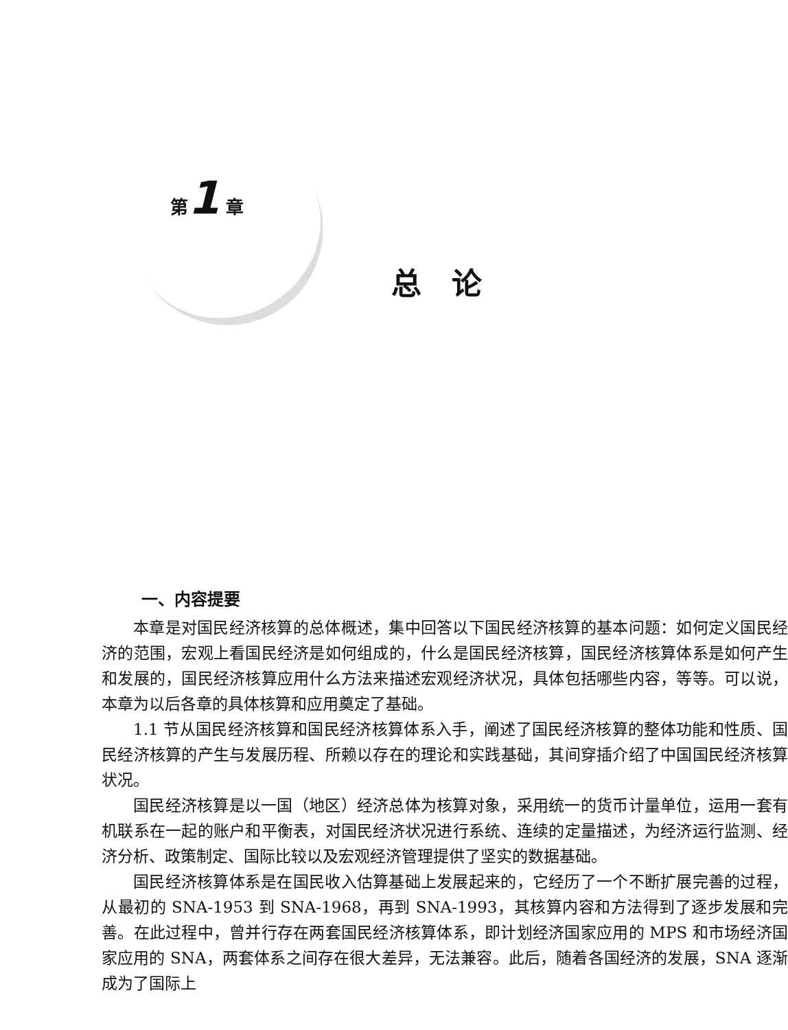第1 章
总论
一、内容提要
本章是对国民经济核算的总体概述，集中回答以下国民经济核算的基本问题：如何定义国民经济的范围，宏观上看国民经济是如何组成的，什么是国民经济核算，国民经济核算体系是如何产生和发展的，国民经济核算应用什么方法来描述宏观经济状况，具体包括哪些内容，等等。可以说，本章为以后各章的具体核算和应用奠定了基础。
1.1 节从国民经济核算和国民经济核算体系入手，阐述了国民经济核算的整体功能和性质、国民经济核算的产生与发展历程、所赖以存在的理论和实践基础，其间穿插介绍了中国国民经济核算状况。
国民经济核算是以一国（地区）经济总体为核算对象，采用统一的货币计量单位，运用一套有机联系在一起的账户和平衡表，对国民经济状况进行系统、连续的定量描述，为经济运行监测、经济分析、政策制定、国际比较以及宏观经济管理提供了坚实的数据基础。
国民经济核算体系是在国民收入估算基础上发展起来的，它经历了一个不断扩展完善的过程，从最初的 SNA-1953 到 SNA-1968，再到 SNA-1993，其核算内容和方法得到了逐步发展和完善。在此过程中，曾并行存在两套国民经济核算体系，即计划经济国家应用的 MPS 和市场经济国家应用的 SNA，两套体系之间存在很大差异，无法兼容。此后，随着各国经济的发展，SNA 逐渐成为了国际上